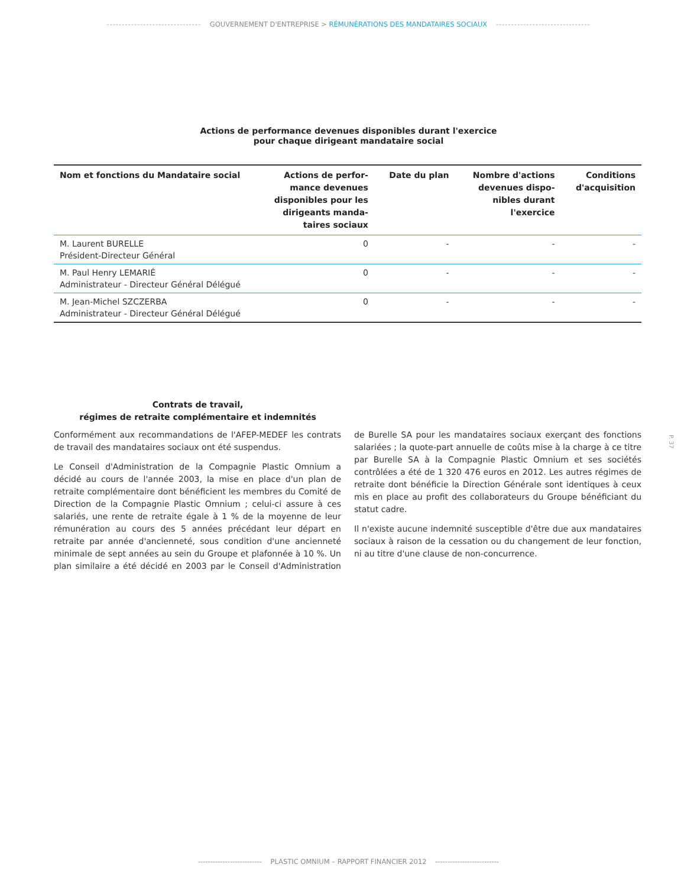------------------------------- GOUVERNEMENT D'ENTREPRISE > RÉMUNÉRATIONS DES MANDATAIRES SOCIAUX -------------------------------
Actions de performance devenues disponibles durant l'exercice
pour chaque dirigeant mandataire social
| Nom et fonctions du Mandataire social | Actions de perfor- mance devenues disponibles pour les dirigeants manda- taires sociaux | Date du plan | Nombre d'actions devenues dispo- nibles durant l'exercice | Conditions d'acquisition |
| --- | --- | --- | --- | --- |
| M. Laurent BURELLE Président-Directeur Général | 0 | - | - | - |
| M. Paul Henry LEMARIÉ Administrateur - Directeur Général Délégué | 0 | - | - | - |
| M. Jean-Michel SZCZERBA Administrateur - Directeur Général Délégué | 0 | - | - | - |
Contrats de travail,
régimes de retraite complémentaire et indemnités
Conformément aux recommandations de l'AFEP-MEDEF les contrats de travail des mandataires sociaux ont été suspendus.
Le Conseil d'Administration de la Compagnie Plastic Omnium a décidé au cours de l'année 2003, la mise en place d'un plan de retraite complémentaire dont bénéficient les membres du Comité de Direction de la Compagnie Plastic Omnium ; celui-ci assure à ces salariés, une rente de retraite égale à 1 % de la moyenne de leur rémunération au cours des 5 années précédant leur départ en retraite par année d'ancienneté, sous condition d'une ancienneté minimale de sept années au sein du Groupe et plafonnée à 10 %. Un plan similaire a été décidé en 2003 par le Conseil d'Administration de Burelle SA pour les mandataires sociaux exerçant des fonctions salariées ; la quote-part annuelle de coûts mise à la charge à ce titre par Burelle SA à la Compagnie Plastic Omnium et ses sociétés contrôlées a été de 1 320 476 euros en 2012. Les autres régimes de retraite dont bénéficie la Direction Générale sont identiques à ceux mis en place au profit des collaborateurs du Groupe bénéficiant du statut cadre.
Il n'existe aucune indemnité susceptible d'être due aux mandataires sociaux à raison de la cessation ou du changement de leur fonction, ni au titre d'une clause de non-concurrence.
P. 37
-------------------------- PLASTIC OMNIUM – RAPPORT FINANCIER 2012 --------------------------